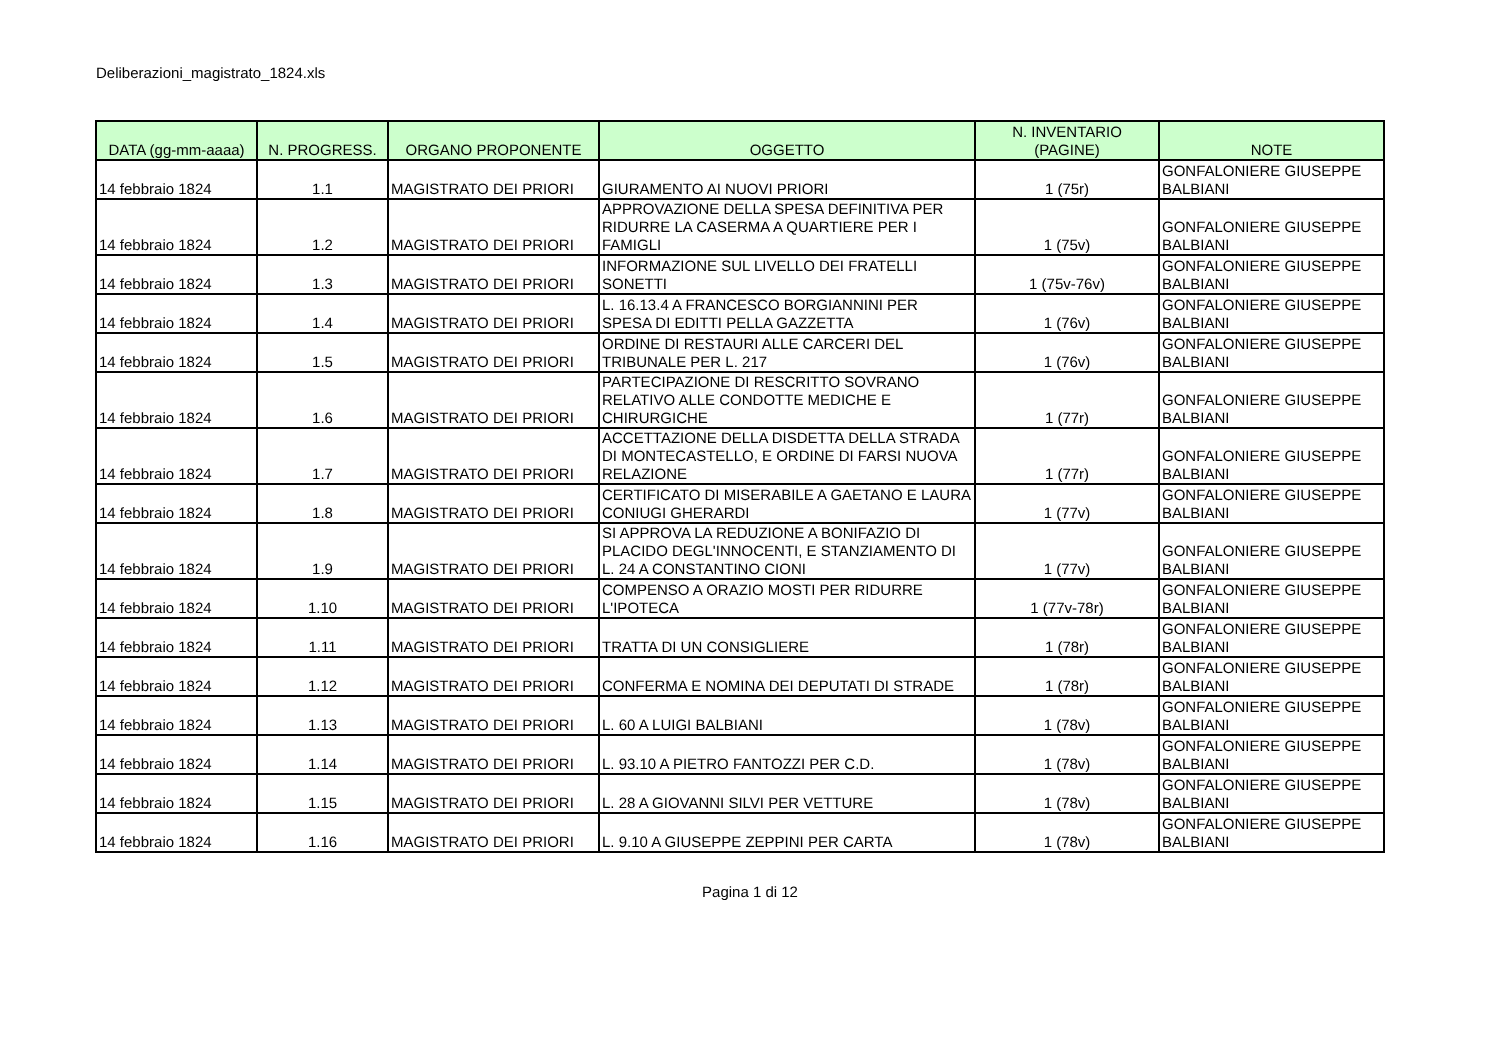Deliberazioni_magistrato_1824.xls
| DATA (gg-mm-aaaa) | N. PROGRESS. | ORGANO PROPONENTE | OGGETTO | N. INVENTARIO (PAGINE) | NOTE |
| --- | --- | --- | --- | --- | --- |
| 14 febbraio 1824 | 1.1 | MAGISTRATO DEI PRIORI | GIURAMENTO AI NUOVI PRIORI | 1 (75r) | GONFALONIERE GIUSEPPE BALBIANI |
| 14 febbraio 1824 | 1.2 | MAGISTRATO DEI PRIORI | APPROVAZIONE DELLA SPESA DEFINITIVA PER RIDURRE LA CASERMA A QUARTIERE PER I FAMIGLI | 1 (75v) | GONFALONIERE GIUSEPPE BALBIANI |
| 14 febbraio 1824 | 1.3 | MAGISTRATO DEI PRIORI | INFORMAZIONE SUL LIVELLO DEI FRATELLI SONETTI | 1 (75v-76v) | GONFALONIERE GIUSEPPE BALBIANI |
| 14 febbraio 1824 | 1.4 | MAGISTRATO DEI PRIORI | L. 16.13.4 A FRANCESCO BORGIANNINI PER SPESA DI EDITTI PELLA GAZZETTA | 1 (76v) | GONFALONIERE GIUSEPPE BALBIANI |
| 14 febbraio 1824 | 1.5 | MAGISTRATO DEI PRIORI | ORDINE DI RESTAURI ALLE CARCERI DEL TRIBUNALE PER L. 217 | 1 (76v) | GONFALONIERE GIUSEPPE BALBIANI |
| 14 febbraio 1824 | 1.6 | MAGISTRATO DEI PRIORI | PARTECIPAZIONE DI RESCRITTO SOVRANO RELATIVO ALLE CONDOTTE MEDICHE E CHIRURGICHE | 1 (77r) | GONFALONIERE GIUSEPPE BALBIANI |
| 14 febbraio 1824 | 1.7 | MAGISTRATO DEI PRIORI | ACCETTAZIONE DELLA DISDETTA DELLA STRADA DI MONTECASTELLO, E ORDINE DI FARSI NUOVA RELAZIONE | 1 (77r) | GONFALONIERE GIUSEPPE BALBIANI |
| 14 febbraio 1824 | 1.8 | MAGISTRATO DEI PRIORI | CERTIFICATO DI MISERABILE A GAETANO E LAURA CONIUGI GHERARDI | 1 (77v) | GONFALONIERE GIUSEPPE BALBIANI |
| 14 febbraio 1824 | 1.9 | MAGISTRATO DEI PRIORI | SI APPROVA LA REDUZIONE A BONIFAZIO DI PLACIDO DEGL'INNOCENTI, E STANZIAMENTO DI L. 24 A CONSTANTINO CIONI | 1 (77v) | GONFALONIERE GIUSEPPE BALBIANI |
| 14 febbraio 1824 | 1.10 | MAGISTRATO DEI PRIORI | COMPENSO A ORAZIO MOSTI PER RIDURRE L'IPOTECA | 1 (77v-78r) | GONFALONIERE GIUSEPPE BALBIANI |
| 14 febbraio 1824 | 1.11 | MAGISTRATO DEI PRIORI | TRATTA DI UN CONSIGLIERE | 1 (78r) | GONFALONIERE GIUSEPPE BALBIANI |
| 14 febbraio 1824 | 1.12 | MAGISTRATO DEI PRIORI | CONFERMA E NOMINA DEI DEPUTATI DI STRADE | 1 (78r) | GONFALONIERE GIUSEPPE BALBIANI |
| 14 febbraio 1824 | 1.13 | MAGISTRATO DEI PRIORI | L. 60 A LUIGI BALBIANI | 1 (78v) | GONFALONIERE GIUSEPPE BALBIANI |
| 14 febbraio 1824 | 1.14 | MAGISTRATO DEI PRIORI | L. 93.10 A PIETRO FANTOZZI PER C.D. | 1 (78v) | GONFALONIERE GIUSEPPE BALBIANI |
| 14 febbraio 1824 | 1.15 | MAGISTRATO DEI PRIORI | L. 28 A GIOVANNI SILVI PER VETTURE | 1 (78v) | GONFALONIERE GIUSEPPE BALBIANI |
| 14 febbraio 1824 | 1.16 | MAGISTRATO DEI PRIORI | L. 9.10 A GIUSEPPE ZEPPINI PER CARTA | 1 (78v) | GONFALONIERE GIUSEPPE BALBIANI |
Pagina 1 di 12